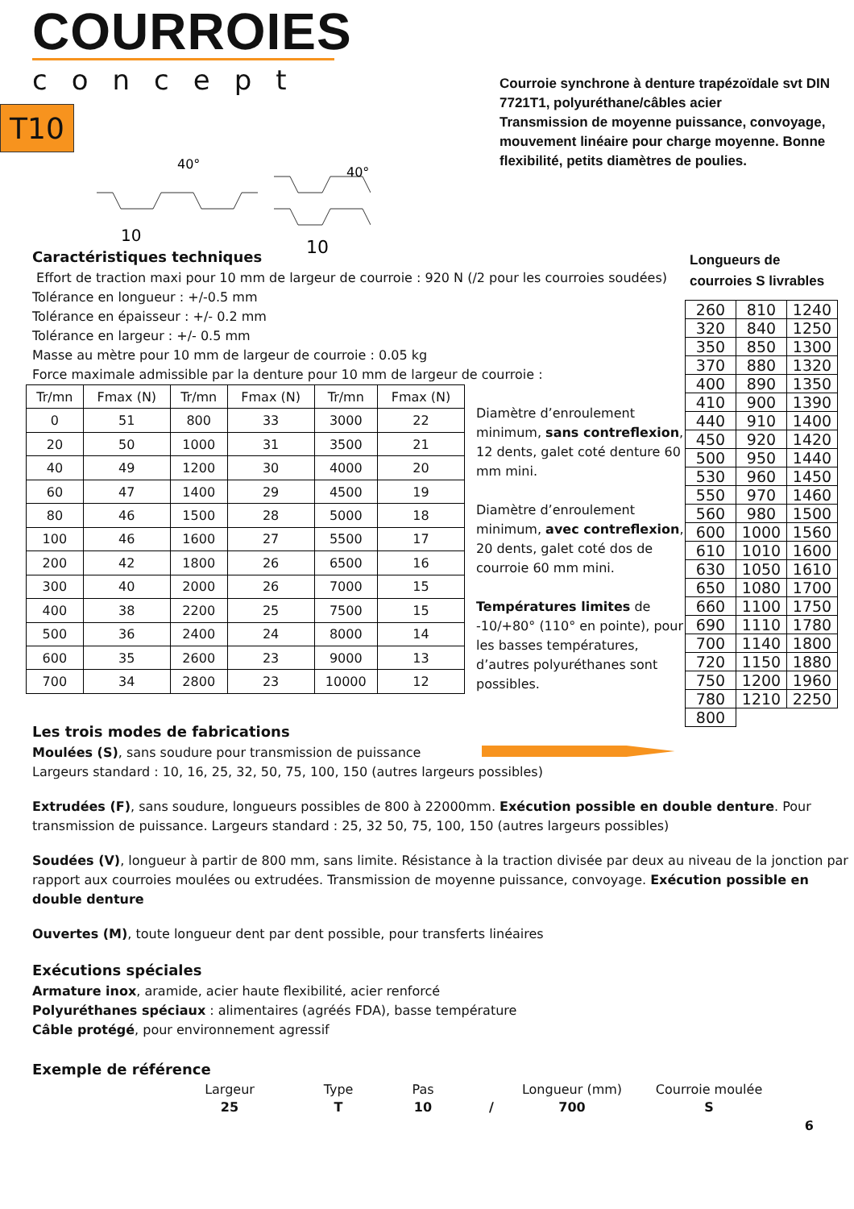COURROIES
concept
T10
10
10
40°
40°
Courroie synchrone à denture trapézoïdale svt DIN 7721T1, polyuréthane/câbles acier
Transmission de moyenne puissance, convoyage, mouvement linéaire pour charge moyenne. Bonne flexibilité, petits diamètres de poulies.
Caractéristiques techniques
Effort de traction maxi pour 10 mm de largeur de courroie : 920 N (/2 pour les courroies soudées)
Tolérance en longueur : +/-0.5 mm
Tolérance en épaisseur : +/- 0.2 mm
Tolérance en largeur : +/- 0.5 mm
Masse au mètre pour 10 mm de largeur de courroie : 0.05 kg
Force maximale admissible par la denture pour 10 mm de largeur de courroie :
| Tr/mn | Fmax (N) | Tr/mn | Fmax (N) | Tr/mn | Fmax (N) |
| --- | --- | --- | --- | --- | --- |
| 0 | 51 | 800 | 33 | 3000 | 22 |
| 20 | 50 | 1000 | 31 | 3500 | 21 |
| 40 | 49 | 1200 | 30 | 4000 | 20 |
| 60 | 47 | 1400 | 29 | 4500 | 19 |
| 80 | 46 | 1500 | 28 | 5000 | 18 |
| 100 | 46 | 1600 | 27 | 5500 | 17 |
| 200 | 42 | 1800 | 26 | 6500 | 16 |
| 300 | 40 | 2000 | 26 | 7000 | 15 |
| 400 | 38 | 2200 | 25 | 7500 | 15 |
| 500 | 36 | 2400 | 24 | 8000 | 14 |
| 600 | 35 | 2600 | 23 | 9000 | 13 |
| 700 | 34 | 2800 | 23 | 10000 | 12 |
Diamètre d’enroulement minimum, sans contreflexion, 12 dents, galet coté denture 60 mm mini.
Diamètre d’enroulement minimum, avec contreflexion, 20 dents, galet coté dos de courroie 60 mm mini.
Températures limites de -10/+80° (110° en pointe), pour les basses températures, d’autres polyuréthanes sont possibles.
Les trois modes de fabrications
Moulées (S), sans soudure pour transmission de puissance
Largeurs standard : 10, 16, 25, 32, 50, 75, 100, 150 (autres largeurs possibles)
Extrudées (F), sans soudure, longueurs possibles de 800 à 22000mm. Exécution possible en double denture. Pour transmission de puissance. Largeurs standard : 25, 32 50, 75, 100, 150 (autres largeurs possibles)
Soudées (V), longueur à partir de 800 mm, sans limite. Résistance à la traction divisée par deux au niveau de la jonction par rapport aux courroies moulées ou extrudées. Transmission de moyenne puissance, convoyage. Exécution possible en double denture
Ouvertes (M), toute longueur dent par dent possible, pour transferts linéaires
Exécutions spéciales
Armature inox, aramide, acier haute flexibilité, acier renforcé
Polyuréthanes spéciaux : alimentaires (agréés FDA), basse température
Câble protégé, pour environnement agressif
Exemple de référence
Largeur
Type
Pas
Longueur (mm)
Courroie moulée
25 T 10 / 700 S
6
Longueurs de courroies S livrables
| 260 | 810 | 1240 |
| 320 | 840 | 1250 |
| 350 | 850 | 1300 |
| 370 | 880 | 1320 |
| 400 | 890 | 1350 |
| 410 | 900 | 1390 |
| 440 | 910 | 1400 |
| 450 | 920 | 1420 |
| 500 | 950 | 1440 |
| 530 | 960 | 1450 |
| 550 | 970 | 1460 |
| 560 | 980 | 1500 |
| 600 | 1000 | 1560 |
| 610 | 1010 | 1600 |
| 630 | 1050 | 1610 |
| 650 | 1080 | 1700 |
| 660 | 1100 | 1750 |
| 690 | 1110 | 1780 |
| 700 | 1140 | 1800 |
| 720 | 1150 | 1880 |
| 750 | 1200 | 1960 |
| 780 | 1210 | 2250 |
| 800 | | |